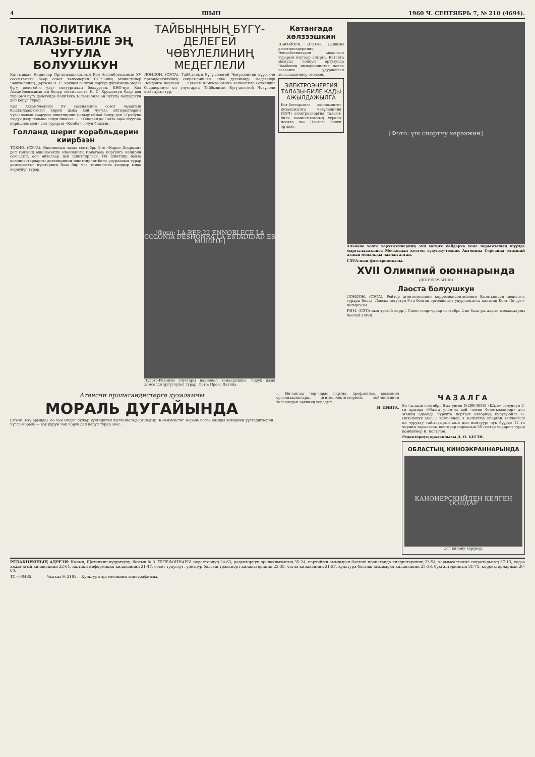4 ШЫН 1960 Ч. СЕНТЯБРЬ 7, № 210 (4694).
ПОЛИТИКА ТАЛАЗЫ-БИЛЕ ЭҢ ЧУГУЛА БОЛУУШКУН
Каттышкан Нациялар Организациязының Кол Ассамблеязының XV сессиязынга баар совет төлээлерин ССРЭ-ниң Министрлер Чөвүлелиниң Даргазы Н. С. Хрущев баштап чоруур дугайында медээ бүгү делегейге улуг сонуургалды болдурган. КНО-нуң Кол Ассамблеязының ам болур сессиязынга Н. С. Хрущевтуң баар деп турарын бүгү делегейде политика талазы-биле эң чугула болуушкун деп көрүп турар.
Кол Ассамблеяның XV сессиязынга совет чазактың башкылаашкынын кирип дыка хөй чугула айтырыгларны чугаалажып көөрүнге шиитпирлиг рольду ойнап болур деп «Трибуна люду» дээр польша солун бижээн. ... «Генерал де Голль аңаа шуут-ла киришпес мен» деп турарын «Комба» солун бижээн.
Голланд шериг корабльдерин киирбээн
ТОКИО. (СЭТА). Японияның чазаа сентябрь 3-те «Карел Доорман» деп голланд авианосецти Японияның Иокогама портунга келирин соксадып, оон өйталаар деп шиитпирлээн. Ол шиитпир болза колонизаторларны деткиириниң шиитпирлиг-биле удурланып турар демократтыг күштерниң база бир чаа тиилелгези кылдыр ында көрдүнүп турар.
ТАЙБЫҢНЫҢ БҮГҮ-ДЕЛЕГЕЙ ЧӨВҮЛЕЛИНИҢ МЕДЕГЛЕЛИ
ЛОНДОН. (СЭТА). Тайбыңның Бүгү-делегей Чөвүлелиниң күүсекчи президентилиниң секретарийазы Куба дугайында медегелди Лондонга парлаан. ... Кубаны камгалаарынга холбаштыр сеткилдиг бедидеринче ол улустарны Тайбыңның Бүгү-делегей Чөвүлели кыйгырып тур.
[Фото: LA-REP-22 ENNOBLECE LA COLONIA DESHONRA LA ESTADIDAD ES MUERTE]
Пуэрто-Риконуң улустары национал хамаарышпас чорук дээш демселди үргүлчүлеп турар. Фото: Пресс Латина.
Катангада хөлзээшкин
НЬЮ-ЙОРК. (СЭТА). Дашкыы агентилелдериниң Элизабетвильден медеглеп турарын ёзугаар алырга, Катанга можуда чоннуң ортузунда Чомбениң империалистиг чалча чазаанга удурланган хөлзээшкиннер эгелээн.
ЭЛЕКТРОЭНЕРГИЯ ТАЛАЗЫ-БИЛЕ КАДЫ АЖЫЛДАЖЫЛГА
Бот-боттарынга экономиктиг дузалажылга чөвүлелиниң (БЭЧ) электроэнергия талазы-биле комиссиязының хуралы чоокта чаа Прагага болуп эрткен.
[Фото: үш спортчу херээжен]
Альбано хөлге херээженнерниң 500 метрге байдарка хеме чарыжының шүүлде маргылдаазынга Москвадан келген тудугжу-техник Антонина Середина олимпий алдын медальды чаалап алган.
СЭТА-ның фотохрониказы.
XVII Олимпий оюннарында
(ДОПЧУЗУ-БИЛЕ)
Лаоста болуушкун
ЛОНДОН. (СЭТА). Рейтер агентилелиниң корреспондентизиниң Вьентьяндан медеглеп турары болза, Лаоска августуң 9-та болган эргелдеглиг удурланыкчы капитан Конг Ле эрге-чагыргазы ...
РИМ. (СЭТА-ның тускай корр.). Совет спортчулар сентябрь 2-де база үш алдын медальдарны чаалап алган.
Атеисчи пропагандистерге дузаламчы
МОРАЛЬ ДУГАЙЫНДА
(Эгези 3-кү арында). бо хам ындыг бужар үүлгедигни кылганы тодаргай-дыр. Коммунистиг мораль болза мынды хевирниң үүлгедиглерин чүгле мораль — ёзу дүрүм чок чорук деп көрүп турар эвес ...
... Ынчангаш чер-черде партия, профэвилез, комсомол организациялары, агитколлективтерниң, хөй-ниитиниң талазындан эргиниң хорадып ...
Н. ДИИГА.
ЧАЗАЛГА
Бо чылдың сентябрь 6-да үнген №209(4693) «Шын» солуннуң 2-ги арында «Малга улам-на хөй чемни белеткээлиңер» деп эгениң адаанда чурукта портрет авторнуң бурузу-биле В. Пикалонуу эвес, а комбайнер В. Копылтуу апарган. Ынчангаш ол чурукту тайылдырып мыя деп номчуур: чүк бүүрде 12 га черниң тарылганы кестирер нормазын 35 гектар чедирип турар комбайнер В. Копылов.
Редакторнуң оралакчызы Д. О. БЕГЗИ.
ОБЛАСТЫҢ КИНОЭКРАННАРЫНДА
КАНОНЕРСКИЙДЕН КЕЛГЕН ООЛДАР
деп кинону көрүңер.
РЕДАКЦИЯНЫҢ АДРЕЗИ: Кызыл, Щетинкин кудумчузу, бажың № 3. ТЕЛЕФОННАРЫ: редакторнуң 24-63, редакторнуң оралакчызының 35-24, партийжи амыдырал болгаш пропаганда килдистериниң 23-54, харыысалгалыг секретарьның 37-13, кодээ ажыл-агый килдизиниң 22-64, иштики информация килдизиниң 21-47, совет тудуглуг, үлетпүр болгаш транспорт килдистериниң 23-35, чагаа килдизиниң 21-27, культура болгаш амыдырал килдизиниң 25-38, бухгалтерияның 31-75, корректорларның 20-60.
ТС—00485. Чыгыы № 2193. Культура эргелелиниң типографиязы.